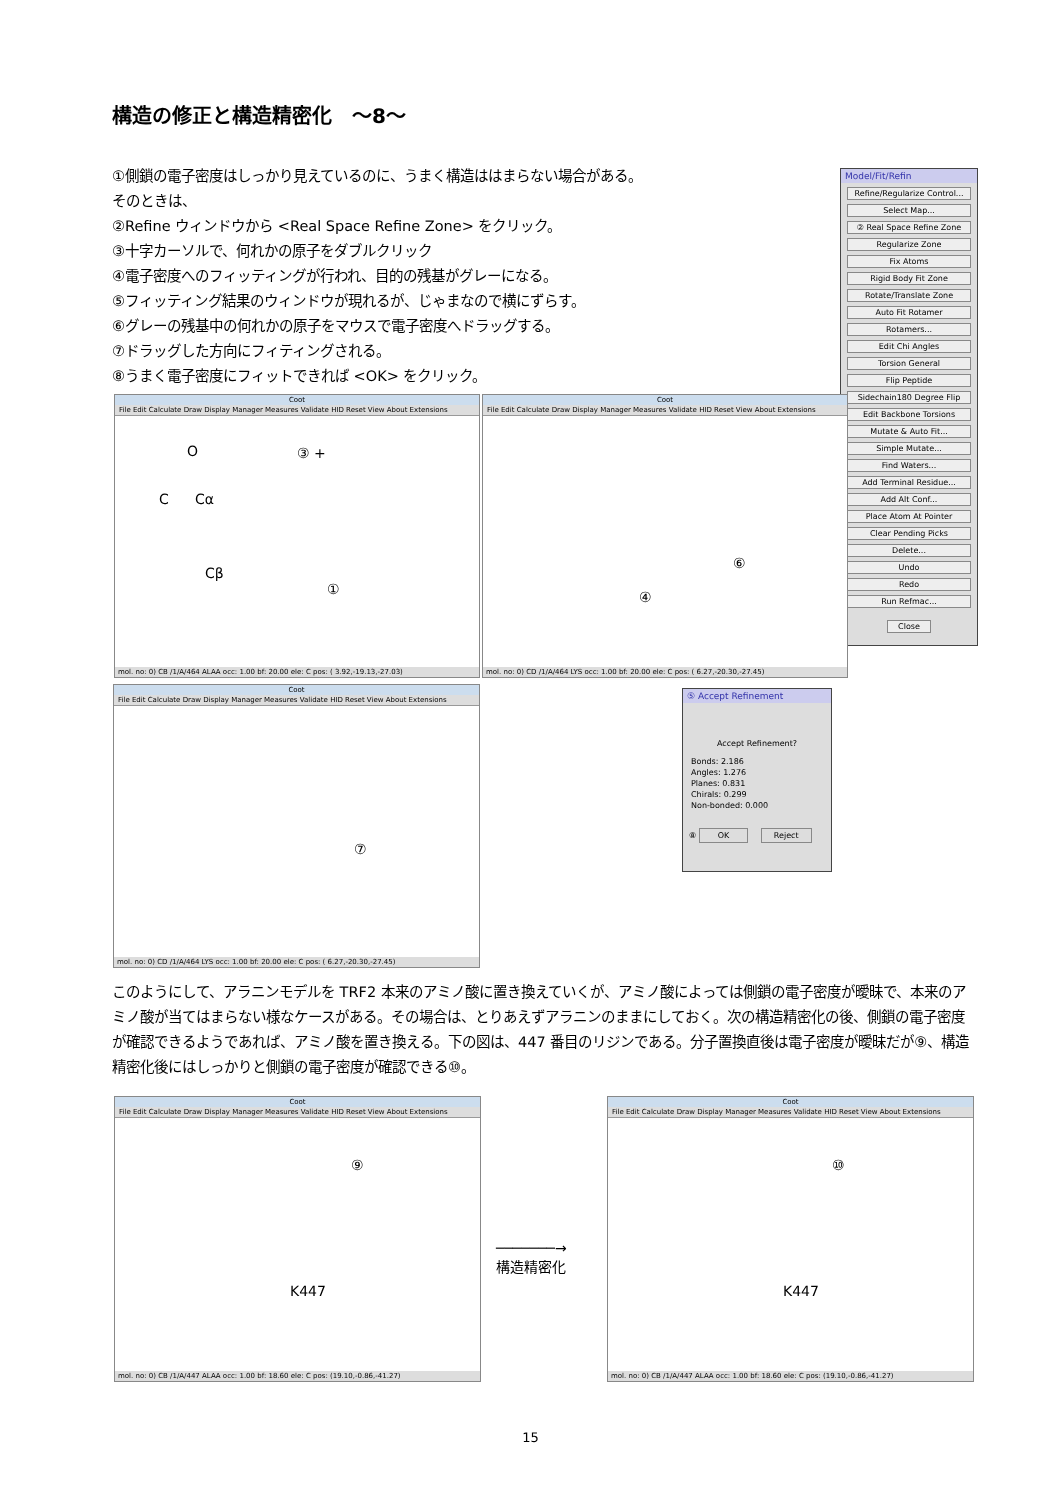構造の修正と構造精密化　～8～
①側鎖の電子密度はしっかり見えているのに、うまく構造ははまらない場合がある。
そのときは、
②Refine ウィンドウから <Real Space Refine Zone> をクリック。
③十字カーソルで、何れかの原子をダブルクリック
④電子密度へのフィッティングが行われ、目的の残基がグレーになる。
⑤フィッティング結果のウィンドウが現れるが、じゃまなので横にずらす。
⑥グレーの残基中の何れかの原子をマウスで電子密度へドラッグする。
⑦ドラッグした方向にフィティングされる。
⑧うまく電子密度にフィットできれば <OK> をクリック。
Model/Fit/Refin
Refine/Regularize Control...
Select Map...
② Real Space Refine Zone
Regularize Zone
Fix Atoms
Rigid Body Fit Zone
Rotate/Translate Zone
Auto Fit Rotamer
Rotamers...
Edit Chi Angles
Torsion General
Flip Peptide
Sidechain180 Degree Flip
Edit Backbone Torsions
Mutate & Auto Fit...
Simple Mutate...
Find Waters...
Add Terminal Residue...
Add Alt Conf...
Place Atom At Pointer
Clear Pending Picks
Delete...
Undo
Redo
Run Refmac...
Close
Coot
File Edit Calculate Draw Display Manager Measures Validate HID Reset View About Extensions
O
C Cα
Cβ
③ +
①
mol. no: 0) CB /1/A/464 ALAA occ: 1.00 bf: 20.00 ele: C pos: ( 3.92,-19.13,-27.03)
Coot
File Edit Calculate Draw Display Manager Measures Validate HID Reset View About Extensions
⑥
④
mol. no: 0) CD /1/A/464 LYS occ: 1.00 bf: 20.00 ele: C pos: ( 6.27,-20.30,-27.45)
Coot
File Edit Calculate Draw Display Manager Measures Validate HID Reset View About Extensions
⑦
mol. no: 0) CD /1/A/464 LYS occ: 1.00 bf: 20.00 ele: C pos: ( 6.27,-20.30,-27.45)
⑤ Accept Refinement
Accept Refinement?
Bonds: 2.186
Angles: 1.276
Planes: 0.831
Chirals: 0.299
Non-bonded: 0.000
⑧ OK Reject
このようにして、アラニンモデルを TRF2 本来のアミノ酸に置き換えていくが、アミノ酸によっては側鎖の電子密度が曖昧で、本来のアミノ酸が当てはまらない様なケースがある。その場合は、とりあえずアラニンのままにしておく。次の構造精密化の後、側鎖の電子密度が確認できるようであれば、アミノ酸を置き換える。下の図は、447 番目のリジンである。分子置換直後は電子密度が曖昧だが⑨、構造精密化後にはしっかりと側鎖の電子密度が確認できる⑩。
Coot
File Edit Calculate Draw Display Manager Measures Validate HID Reset View About Extensions
⑨
K447
mol. no: 0) CB /1/A/447 ALAA occ: 1.00 bf: 18.60 ele: C pos: (19.10,-0.86,-41.27)
───────→
構造精密化
Coot
File Edit Calculate Draw Display Manager Measures Validate HID Reset View About Extensions
⑩
K447
mol. no: 0) CB /1/A/447 ALAA occ: 1.00 bf: 18.60 ele: C pos: (19.10,-0.86,-41.27)
15